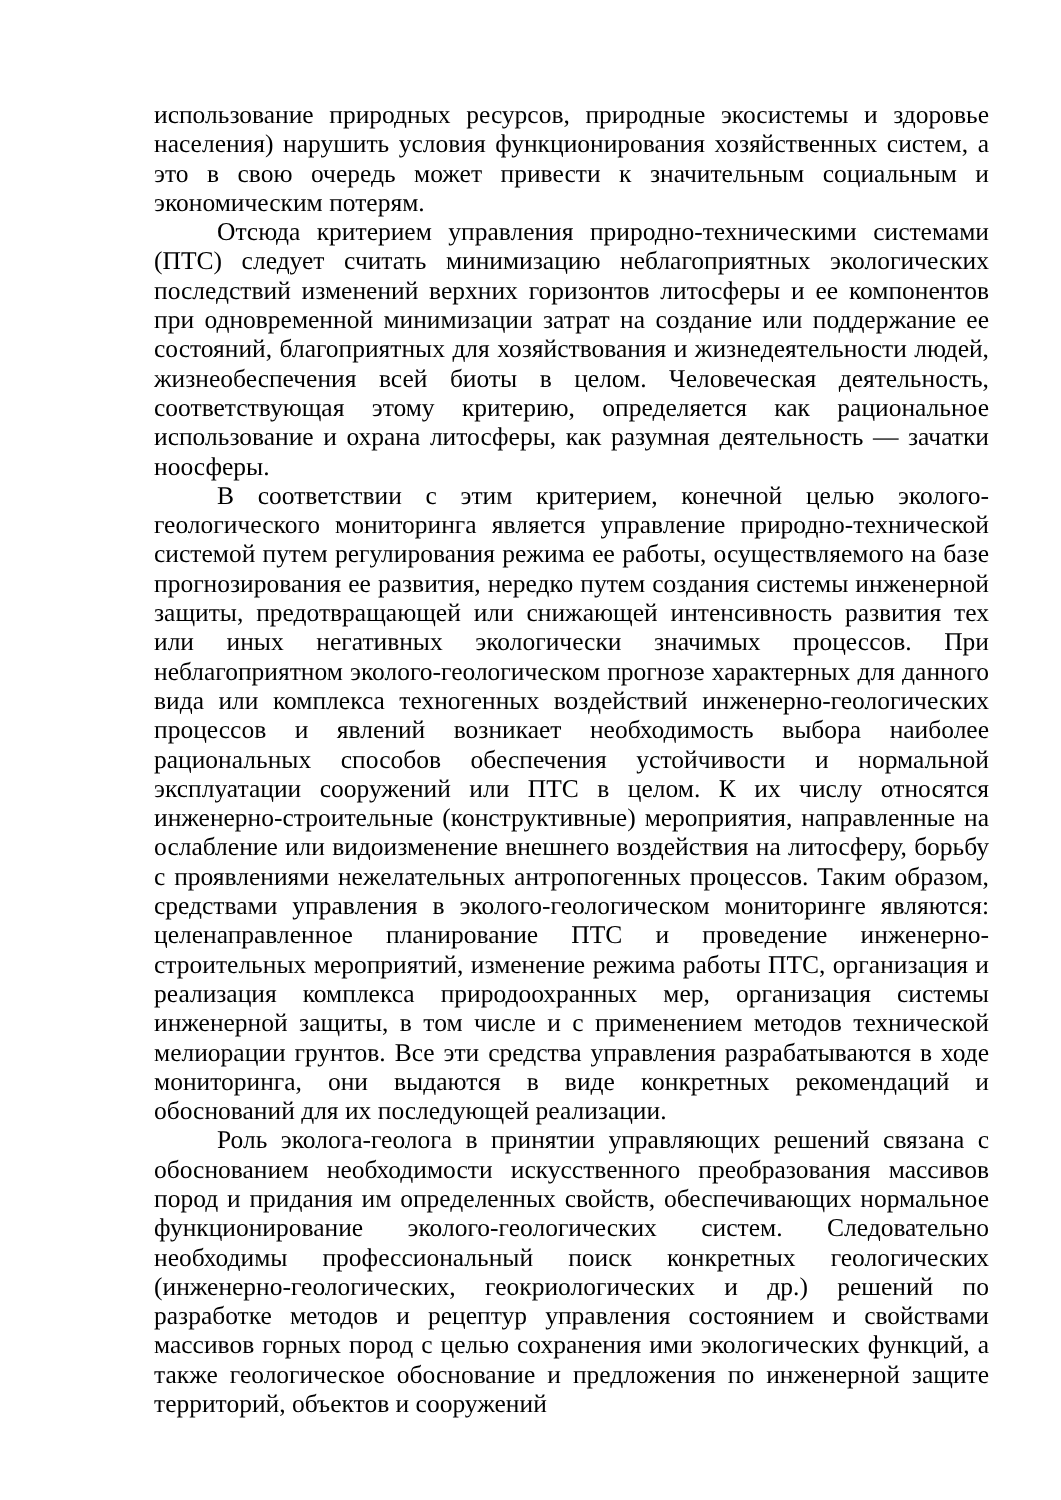использование природных ресурсов, природные экосистемы и здоровье населения) нарушить условия функционирования хозяйственных систем, а это в свою очередь может привести к значительным социальным и экономическим потерям.
Отсюда критерием управления природно-техническими системами (ПТС) следует считать минимизацию неблагоприятных экологических последствий изменений верхних горизонтов литосферы и ее компонентов при одновременной минимизации затрат на создание или поддержание ее состояний, благоприятных для хозяйствования и жизнедеятельности людей, жизнеобеспечения всей биоты в целом. Человеческая деятельность, соответствующая этому критерию, определяется как рациональное использование и охрана литосферы, как разумная деятельность — зачатки ноосферы.
В соответствии с этим критерием, конечной целью эколого-геологического мониторинга является управление природно-технической системой путем регулирования режима ее работы, осуществляемого на базе прогнозирования ее развития, нередко путем создания системы инженерной защиты, предотвращающей или снижающей интенсивность развития тех или иных негативных экологически значимых процессов. При неблагоприятном эколого-геологическом прогнозе характерных для данного вида или комплекса техногенных воздействий инженерно-геологических процессов и явлений возникает необходимость выбора наиболее рациональных способов обеспечения устойчивости и нормальной эксплуатации сооружений или ПТС в целом. К их числу относятся инженерно-строительные (конструктивные) мероприятия, направленные на ослабление или видоизменение внешнего воздействия на литосферу, борьбу с проявлениями нежелательных антропогенных процессов. Таким образом, средствами управления в эколого-геологическом мониторинге являются: целенаправленное планирование ПТС и проведение инженерно-строительных мероприятий, изменение режима работы ПТС, организация и реализация комплекса природоохранных мер, организация системы инженерной защиты, в том числе и с применением методов технической мелиорации грунтов. Все эти средства управления разрабатываются в ходе мониторинга, они выдаются в виде конкретных рекомендаций и обоснований для их последующей реализации.
Роль эколога-геолога в принятии управляющих решений связана с обоснованием необходимости искусственного преобразования массивов пород и придания им определенных свойств, обеспечивающих нормальное функционирование эколого-геологических систем. Следовательно необходимы профессиональный поиск конкретных геологических (инженерно-геологических, геокриологических и др.) решений по разработке методов и рецептур управления состоянием и свойствами массивов горных пород с целью сохранения ими экологических функций, а также геологическое обоснование и предложения по инженерной защите территорий, объектов и сооружений